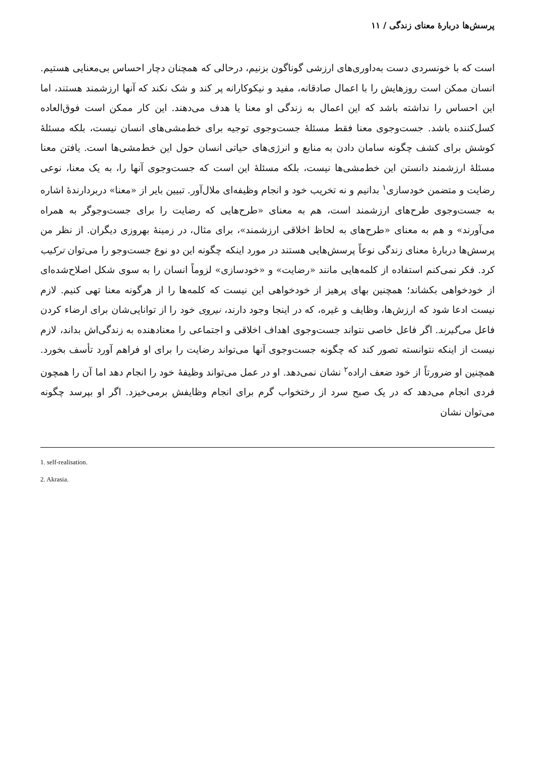پرسش‌ها دربارهٔ معنای زندگی / ۱۱
است که با خونسردی دست به‌داوری‌های ارزشی گوناگون بزنیم، درحالی که همچنان دچار احساس بی‌معنایی هستیم. انسان ممکن است روزهایش را با اعمال صادقانه، مفید و نیکوکارانه پر کند و شک نکند که آنها ارزشمند هستند، اما این احساس را نداشته باشد که این اعمال به زندگی او معنا یا هدف می‌دهند. این کار ممکن است فوق‌العاده کسل‌کننده باشد. جست‌وجوی معنا فقط مسئلهٔ جست‌وجوی توجیه برای خط‌مشی‌های انسان نیست، بلکه مسئلهٔ کوشش برای کشف چگونه سامان دادن به منابع و انرژی‌های حیاتی انسان حول این خط‌مشی‌ها است. یافتن معنا مسئلهٔ ارزشمند دانستن این خط‌مشی‌ها نیست، بلکه مسئلهٔ این است که جست‌وجوی آنها را، به یک معنا، نوعی رضایت و متضمن خودسازی<sup>۱</sup> بدانیم و نه تخریب خود و انجام وظیفه‌ای ملال‌آور. تبیین بایر از «معنا» دربردارندهٔ اشاره به جست‌وجوی طرح‌های ارزشمند است، هم به معنای «طرح‌هایی که رضایت را برای جست‌وجوگر به همراه می‌آورند» و هم به معنای «طرح‌های به لحاظ اخلاقی ارزشمند»، برای مثال، در زمینهٔ بهروزی دیگران. از نظر من پرسش‌ها دربارهٔ معنای زندگی نوعاً پرسش‌هایی هستند در مورد اینکه چگونه این دو نوع جست‌وجو را می‌توان ترکیب کرد. فکر نمی‌کنم استفاده از کلمه‌هایی مانند «رضایت» و «خودسازی» لزوماً انسان را به سوی شکل اصلاح‌شده‌ای از خودخواهی بکشاند؛ همچنین بهای پرهیز از خودخواهی این نیست که کلمه‌ها را از هرگونه معنا تهی کنیم. لازم نیست ادعا شود که ارزش‌ها، وظایف و غیره، که در اینجا وجود دارند، نیروی خود را از توانایی‌شان برای ارضاء کردن فاعل می‌گیرند. اگر فاعل خاصی نتواند جست‌وجوی اهداف اخلاقی و اجتماعی را معنادهنده به زندگی‌اش بداند، لازم نیست از اینکه نتوانسته تصور کند که چگونه جست‌وجوی آنها می‌تواند رضایت را برای او فراهم آورد تأسف بخورد. همچنین او ضرورتاً از خود ضعف اراده<sup>۲</sup> نشان نمی‌دهد. او در عمل می‌تواند وظیفهٔ خود را انجام دهد اما آن را همچون فردی انجام می‌دهد که در یک صبح سرد از رختخواب گرم برای انجام وظایفش برمی‌خیزد. اگر او بپرسد چگونه می‌توان نشان
1. self-realisation.
2. Akrasia.